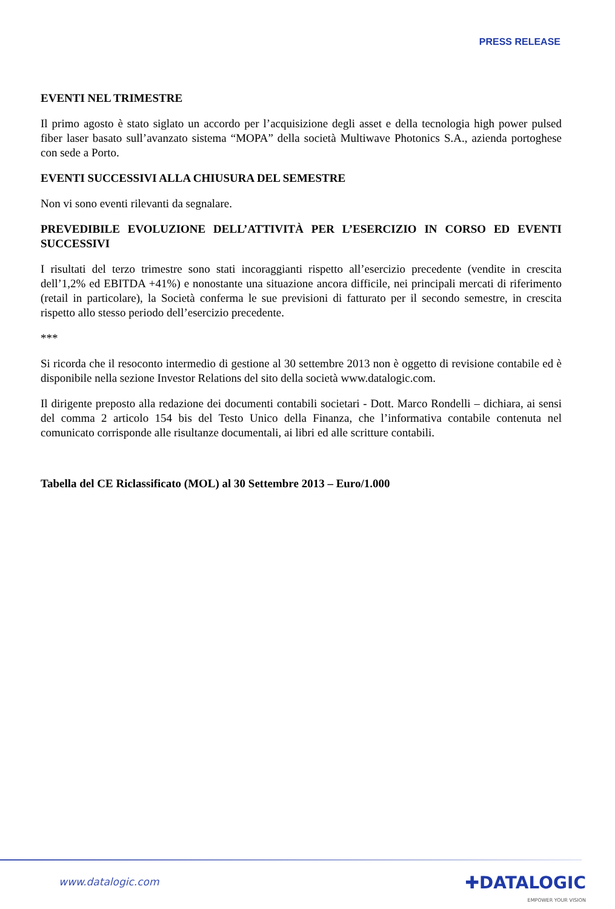PRESS RELEASE
EVENTI NEL TRIMESTRE
Il primo agosto è stato siglato un accordo per l’acquisizione degli asset e della tecnologia high power pulsed fiber laser basato sull’avanzato sistema “MOPA” della società Multiwave Photonics S.A., azienda portoghese con sede a Porto.
EVENTI SUCCESSIVI ALLA CHIUSURA DEL SEMESTRE
Non vi sono eventi rilevanti da segnalare.
PREVEDIBILE EVOLUZIONE DELL’ATTIVITÀ PER L’ESERCIZIO IN CORSO ED EVENTI SUCCESSIVI
I risultati del terzo trimestre sono stati incoraggianti rispetto all’esercizio precedente (vendite in crescita dell’1,2% ed EBITDA +41%) e nonostante una situazione ancora difficile, nei principali mercati di riferimento (retail in particolare), la Società conferma le sue previsioni di fatturato per il secondo semestre, in crescita rispetto allo stesso periodo dell’esercizio precedente.
***
Si ricorda che il resoconto intermedio di gestione al 30 settembre 2013 non è oggetto di revisione contabile ed è disponibile nella sezione Investor Relations del sito della società www.datalogic.com.
Il dirigente preposto alla redazione dei documenti contabili societari - Dott. Marco Rondelli – dichiara, ai sensi del comma 2 articolo 154 bis del Testo Unico della Finanza, che l’informativa contabile contenuta nel comunicato corrisponde alle risultanze documentali, ai libri ed alle scritture contabili.
Tabella del CE Riclassificato (MOL) al 30 Settembre 2013 – Euro/1.000
www.datalogic.com ✚DATALOGIC
EMPOWER YOUR VISION